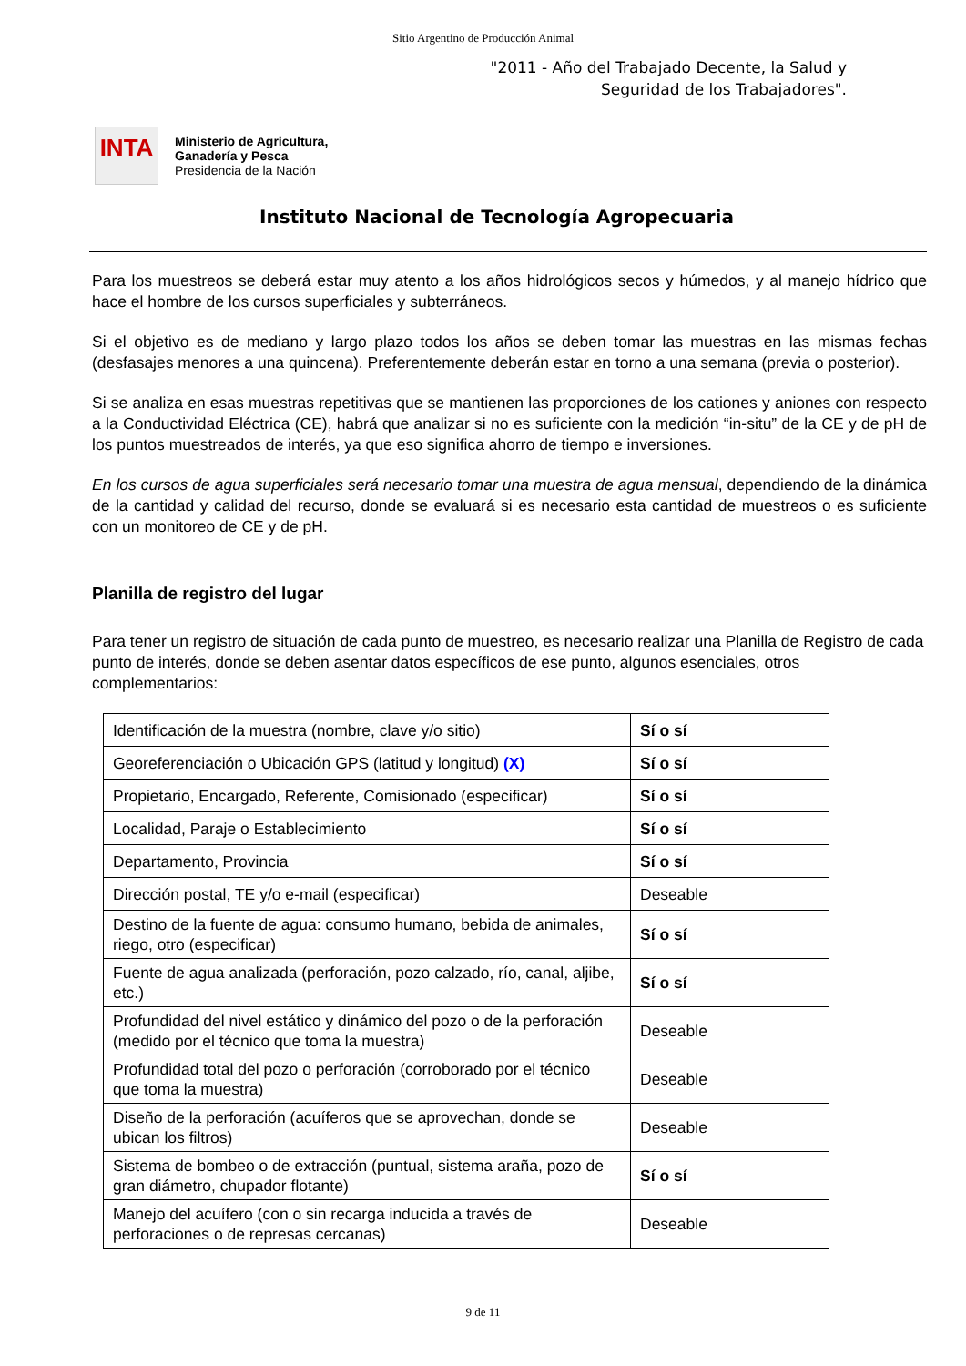Sitio Argentino de Producción Animal
"2011 - Año del Trabajado Decente, la Salud y
Seguridad de los Trabajadores".
INTA
Ministerio de Agricultura,
Ganadería y Pesca
Presidencia de la Nación
Instituto Nacional de Tecnología Agropecuaria
Para los muestreos se deberá estar muy atento a los años hidrológicos secos y húmedos, y al manejo hídrico que hace el hombre de los cursos superficiales y subterráneos.
Si el objetivo es de mediano y largo plazo todos los años se deben tomar las muestras en las mismas fechas (desfasajes menores a una quincena). Preferentemente deberán estar en torno a una semana (previa o posterior).
Si se analiza en esas muestras repetitivas que se mantienen las proporciones de los cationes y aniones con respecto a la Conductividad Eléctrica (CE), habrá que analizar si no es suficiente con la medición “in-situ” de la CE y de pH de los puntos muestreados de interés, ya que eso significa ahorro de tiempo e inversiones.
En los cursos de agua superficiales será necesario tomar una muestra de agua mensual, dependiendo de la dinámica de la cantidad y calidad del recurso, donde se evaluará si es necesario esta cantidad de muestreos o es suficiente con un monitoreo de CE y de pH.
Planilla de registro del lugar
Para tener un registro de situación de cada punto de muestreo, es necesario realizar una Planilla de Registro de cada punto de interés, donde se deben asentar datos específicos de ese punto, algunos esenciales, otros complementarios:
| Identificación de la muestra (nombre, clave y/o sitio) | Sí o sí |
| Georeferenciación o Ubicación GPS (latitud y longitud) (X) | Sí o sí |
| Propietario, Encargado, Referente, Comisionado (especificar) | Sí o sí |
| Localidad, Paraje o Establecimiento | Sí o sí |
| Departamento, Provincia | Sí o sí |
| Dirección postal, TE y/o e-mail (especificar) | Deseable |
| Destino de la fuente de agua: consumo humano, bebida de animales, riego, otro (especificar) | Sí o sí |
| Fuente de agua analizada (perforación, pozo calzado, río, canal, aljibe, etc.) | Sí o sí |
| Profundidad del nivel estático y dinámico del pozo o de la perforación (medido por el técnico que toma la muestra) | Deseable |
| Profundidad total del pozo o perforación (corroborado por el técnico que toma la muestra) | Deseable |
| Diseño de la perforación (acuíferos que se aprovechan, donde se ubican los filtros) | Deseable |
| Sistema de bombeo o de extracción (puntual, sistema araña, pozo de gran diámetro, chupador flotante) | Sí o sí |
| Manejo del acuífero (con o sin recarga inducida a través de perforaciones o de represas cercanas) | Deseable |
9 de 11